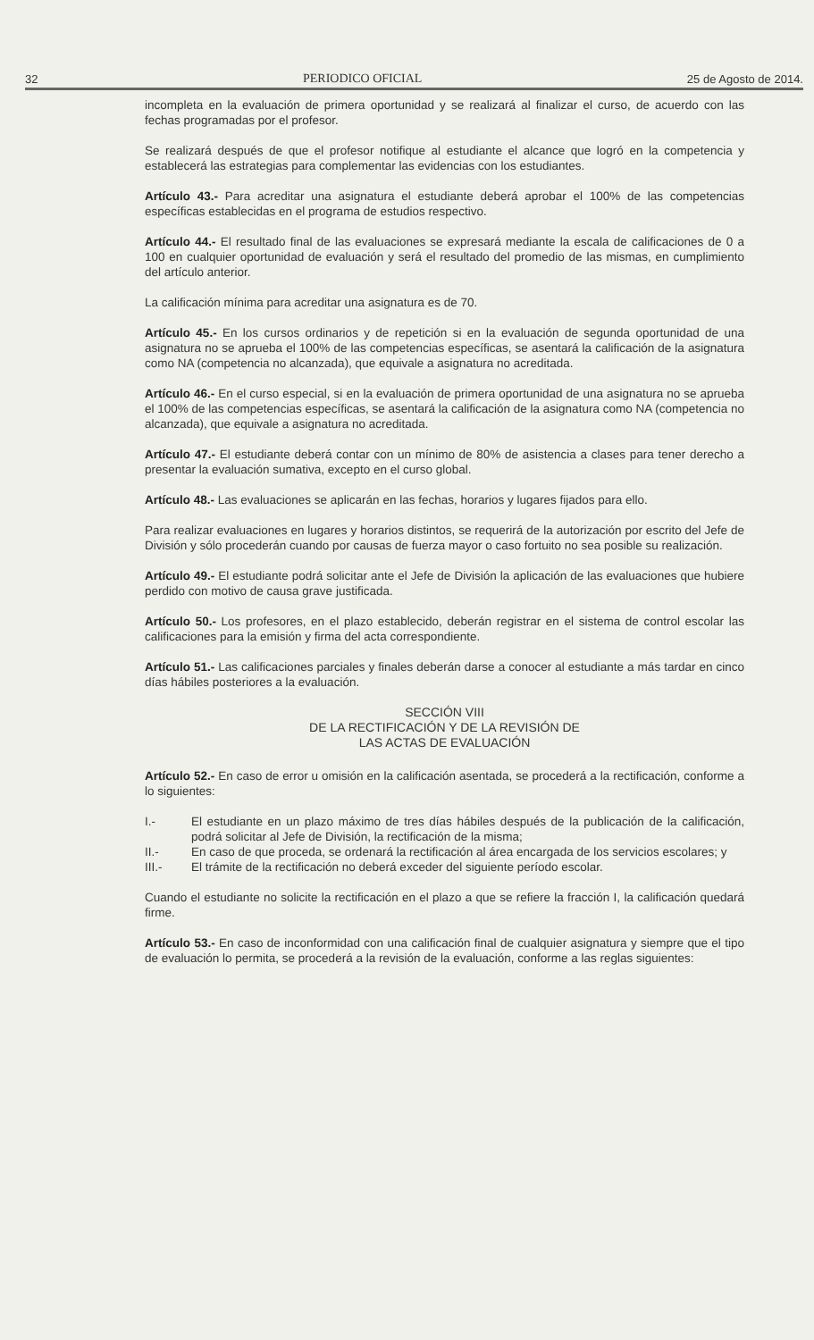32 PERIODICO OFICIAL 25 de Agosto de 2014.
incompleta en la evaluación de primera oportunidad y se realizará al finalizar el curso, de acuerdo con las fechas programadas por el profesor.
Se realizará después de que el profesor notifique al estudiante el alcance que logró en la competencia y establecerá las estrategias para complementar las evidencias con los estudiantes.
Artículo 43.- Para acreditar una asignatura el estudiante deberá aprobar el 100% de las competencias específicas establecidas en el programa de estudios respectivo.
Artículo 44.- El resultado final de las evaluaciones se expresará mediante la escala de calificaciones de 0 a 100 en cualquier oportunidad de evaluación y será el resultado del promedio de las mismas, en cumplimiento del artículo anterior.
La calificación mínima para acreditar una asignatura es de 70.
Artículo 45.- En los cursos ordinarios y de repetición si en la evaluación de segunda oportunidad de una asignatura no se aprueba el 100% de las competencias específicas, se asentará la calificación de la asignatura como NA (competencia no alcanzada), que equivale a asignatura no acreditada.
Artículo 46.- En el curso especial, si en la evaluación de primera oportunidad de una asignatura no se aprueba el 100% de las competencias específicas, se asentará la calificación de la asignatura como NA (competencia no alcanzada), que equivale a asignatura no acreditada.
Artículo 47.- El estudiante deberá contar con un mínimo de 80% de asistencia a clases para tener derecho a presentar la evaluación sumativa, excepto en el curso global.
Artículo 48.- Las evaluaciones se aplicarán en las fechas, horarios y lugares fijados para ello.
Para realizar evaluaciones en lugares y horarios distintos, se requerirá de la autorización por escrito del Jefe de División y sólo procederán cuando por causas de fuerza mayor o caso fortuito no sea posible su realización.
Artículo 49.- El estudiante podrá solicitar ante el Jefe de División la aplicación de las evaluaciones que hubiere perdido con motivo de causa grave justificada.
Artículo 50.- Los profesores, en el plazo establecido, deberán registrar en el sistema de control escolar las calificaciones para la emisión y firma del acta correspondiente.
Artículo 51.- Las calificaciones parciales y finales deberán darse a conocer al estudiante a más tardar en cinco días hábiles posteriores a la evaluación.
SECCIÓN VIII
DE LA RECTIFICACIÓN Y DE LA REVISIÓN DE
LAS ACTAS DE EVALUACIÓN
Artículo 52.- En caso de error u omisión en la calificación asentada, se procederá a la rectificación, conforme a lo siguientes:
I.- El estudiante en un plazo máximo de tres días hábiles después de la publicación de la calificación, podrá solicitar al Jefe de División, la rectificación de la misma;
II.- En caso de que proceda, se ordenará la rectificación al área encargada de los servicios escolares; y
III.- El trámite de la rectificación no deberá exceder del siguiente período escolar.
Cuando el estudiante no solicite la rectificación en el plazo a que se refiere la fracción I, la calificación quedará firme.
Artículo 53.- En caso de inconformidad con una calificación final de cualquier asignatura y siempre que el tipo de evaluación lo permita, se procederá a la revisión de la evaluación, conforme a las reglas siguientes: